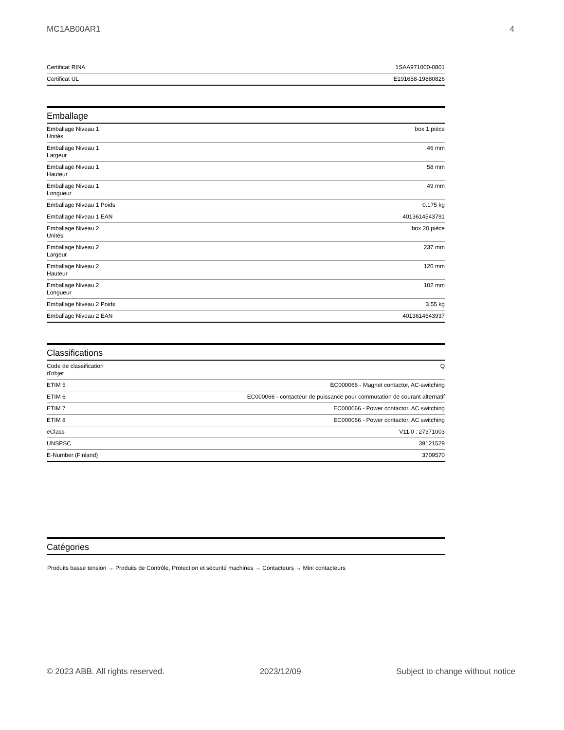MC1AB00AR1 4
| Certificat RINA | 1SAA971000-0801 |
| Certificat UL | E191658-19880826 |
Emballage
| Emballage Niveau 1 Unités | box 1 pièce |
| Emballage Niveau 1 Largeur | 46 mm |
| Emballage Niveau 1 Hauteur | 58 mm |
| Emballage Niveau 1 Longueur | 49 mm |
| Emballage Niveau 1 Poids | 0.175 kg |
| Emballage Niveau 1 EAN | 4013614543791 |
| Emballage Niveau 2 Unités | box 20 pièce |
| Emballage Niveau 2 Largeur | 237 mm |
| Emballage Niveau 2 Hauteur | 120 mm |
| Emballage Niveau 2 Longueur | 102 mm |
| Emballage Niveau 2 Poids | 3.55 kg |
| Emballage Niveau 2 EAN | 4013614543937 |
Classifications
| Code de classification d'objet | Q |
| ETIM 5 | EC000066 - Magnet contactor, AC-switching |
| ETIM 6 | EC000066 - contacteur de puissance pour commutation de courant alternatif |
| ETIM 7 | EC000066 - Power contactor, AC switching |
| ETIM 8 | EC000066 - Power contactor, AC switching |
| eClass | V11.0 : 27371003 |
| UNSPSC | 39121529 |
| E-Number (Finland) | 3709570 |
Catégories
Produits basse tension → Produits de Contrôle, Protection et sécurité machines → Contacteurs → Mini contacteurs
© 2023 ABB. All rights reserved. 2023/12/09 Subject to change without notice